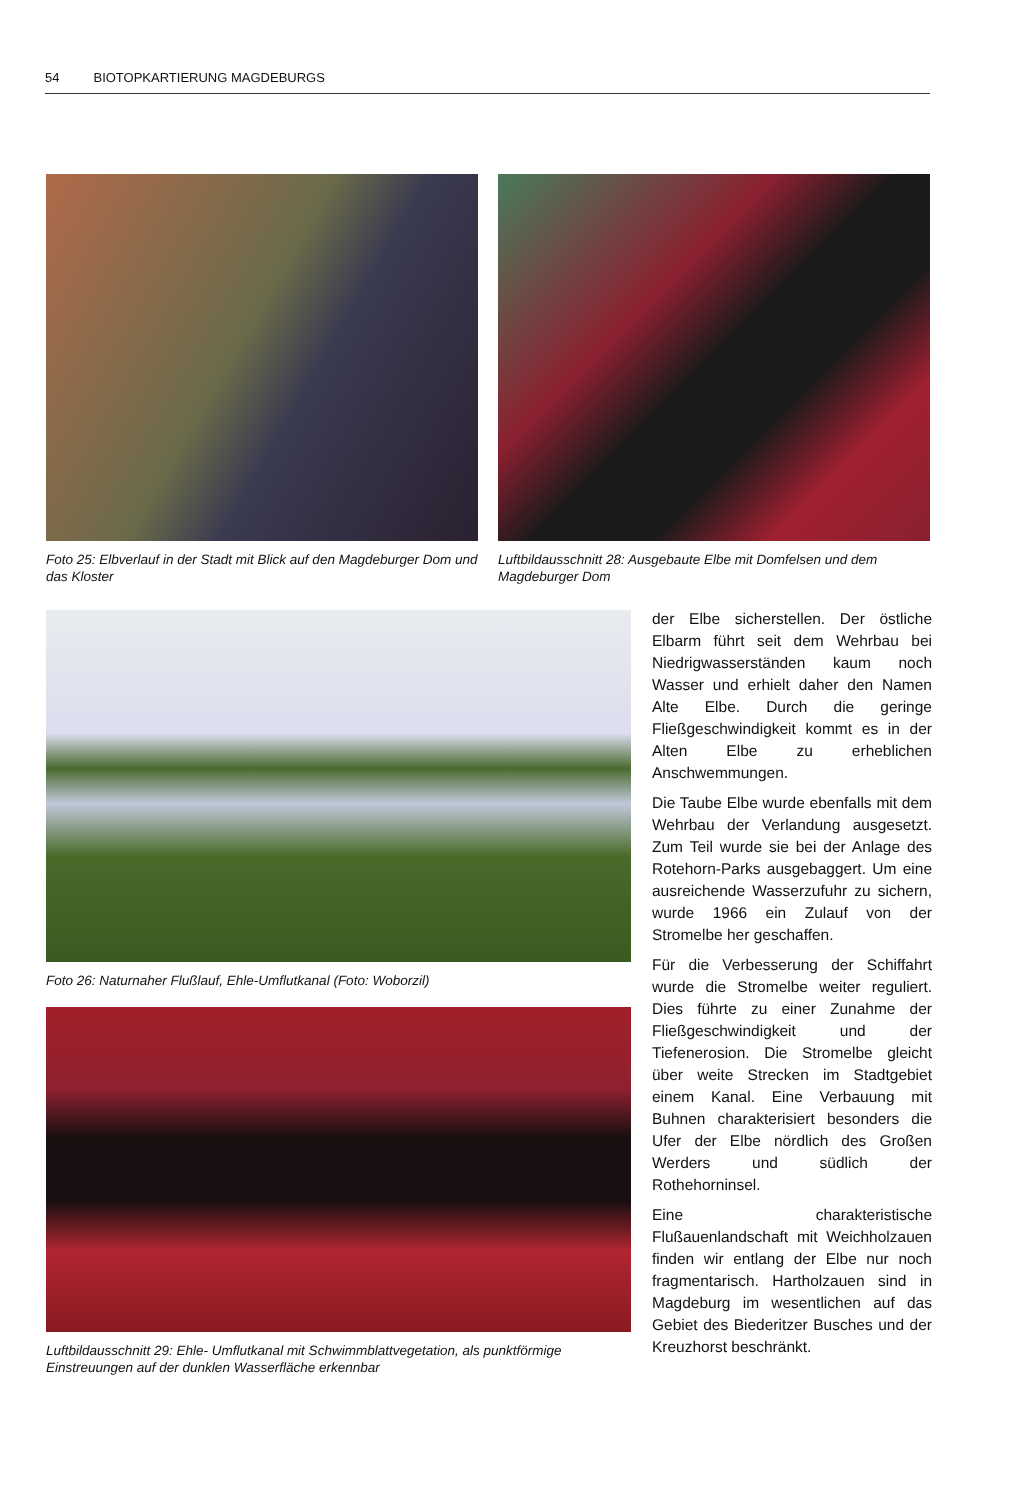54 BIOTOPKARTIERUNG MAGDEBURGS
Foto 25: Elbverlauf in der Stadt mit Blick auf den Magdeburger Dom und das Kloster
Luftbildausschnitt 28: Ausgebaute Elbe mit Domfelsen und dem Magdeburger Dom
Foto 26: Naturnaher Flußlauf, Ehle-Umflutkanal (Foto: Woborzil)
Luftbildausschnitt 29: Ehle- Umflutkanal mit Schwimmblattvegetation, als punktförmige Einstreuungen auf der dunklen Wasserfläche erkennbar
der Elbe sicherstellen. Der östliche Elbarm führt seit dem Wehrbau bei Niedrigwasserständen kaum noch Wasser und erhielt daher den Namen Alte Elbe. Durch die geringe Fließgeschwindigkeit kommt es in der Alten Elbe zu erheblichen Anschwemmungen.
Die Taube Elbe wurde ebenfalls mit dem Wehrbau der Verlandung ausgesetzt. Zum Teil wurde sie bei der Anlage des Rotehorn-Parks ausgebaggert. Um eine ausreichende Wasserzufuhr zu sichern, wurde 1966 ein Zulauf von der Stromelbe her geschaffen.
Für die Verbesserung der Schiffahrt wurde die Stromelbe weiter reguliert. Dies führte zu einer Zunahme der Fließgeschwindigkeit und der Tiefenerosion. Die Stromelbe gleicht über weite Strecken im Stadtgebiet einem Kanal. Eine Verbauung mit Buhnen charakterisiert besonders die Ufer der Elbe nördlich des Großen Werders und südlich der Rothehorninsel.
Eine charakteristische Flußauenlandschaft mit Weichholzauen finden wir entlang der Elbe nur noch fragmentarisch. Hartholzauen sind in Magdeburg im wesentlichen auf das Gebiet des Biederitzer Busches und der Kreuzhorst beschränkt.